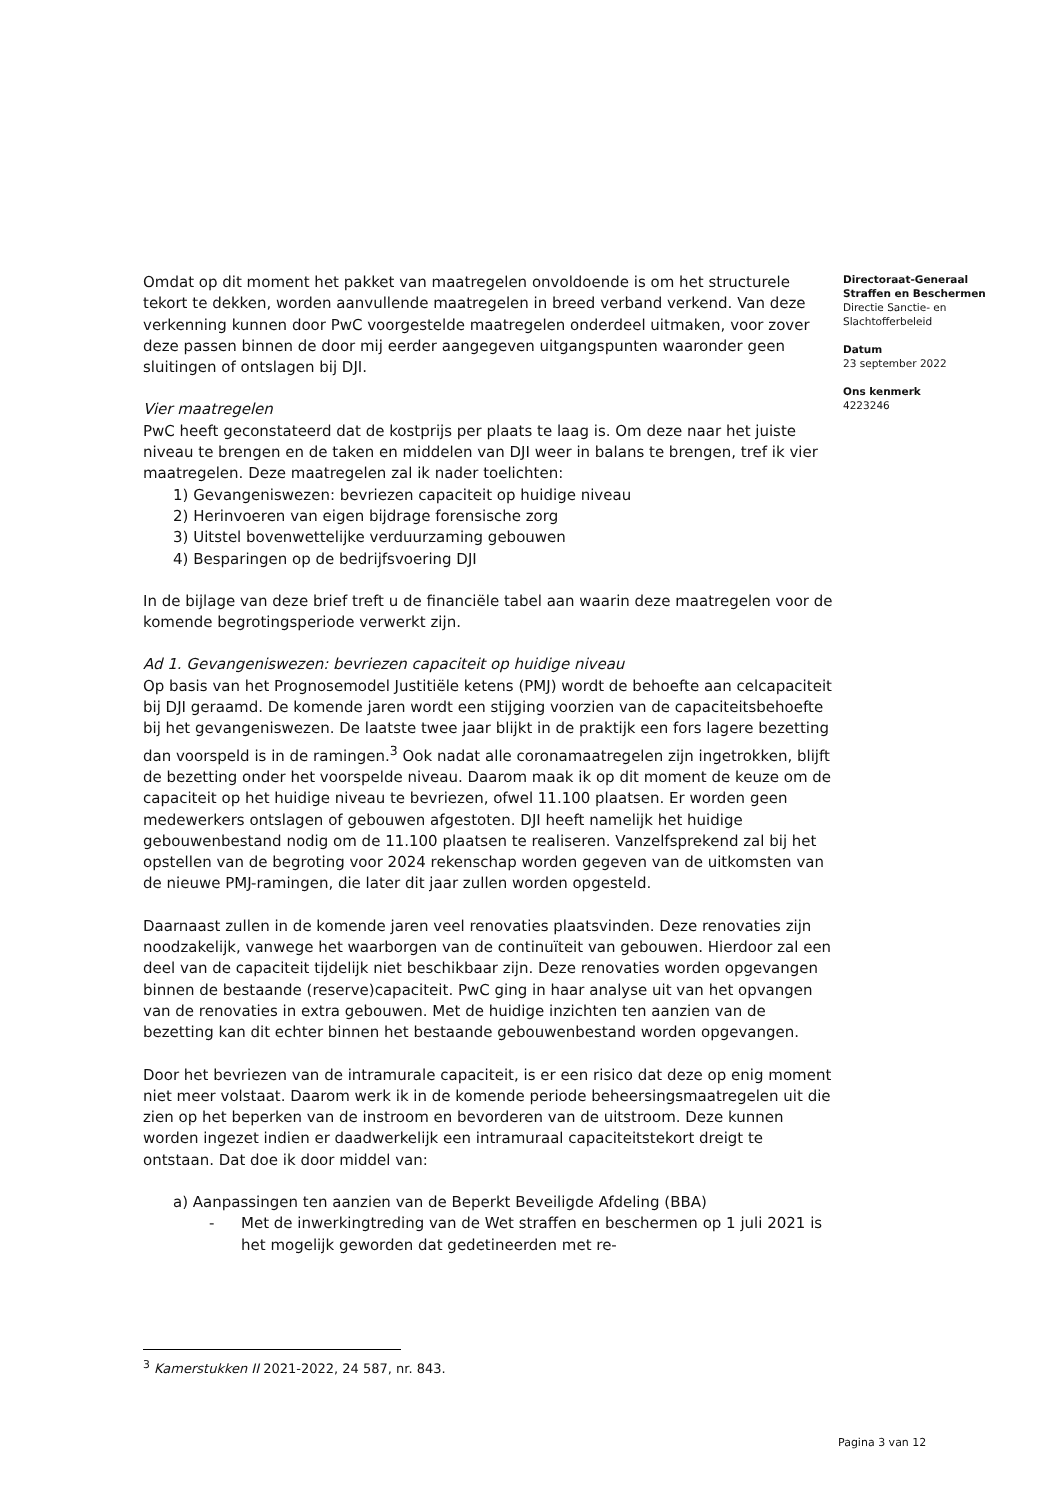Omdat op dit moment het pakket van maatregelen onvoldoende is om het structurele tekort te dekken, worden aanvullende maatregelen in breed verband verkend. Van deze verkenning kunnen door PwC voorgestelde maatregelen onderdeel uitmaken, voor zover deze passen binnen de door mij eerder aangegeven uitgangspunten waaronder geen sluitingen of ontslagen bij DJI.
Vier maatregelen
PwC heeft geconstateerd dat de kostprijs per plaats te laag is. Om deze naar het juiste niveau te brengen en de taken en middelen van DJI weer in balans te brengen, tref ik vier maatregelen. Deze maatregelen zal ik nader toelichten:
1) Gevangeniswezen: bevriezen capaciteit op huidige niveau
2) Herinvoeren van eigen bijdrage forensische zorg
3) Uitstel bovenwettelijke verduurzaming gebouwen
4) Besparingen op de bedrijfsvoering DJI
In de bijlage van deze brief treft u de financiële tabel aan waarin deze maatregelen voor de komende begrotingsperiode verwerkt zijn.
Ad 1. Gevangeniswezen: bevriezen capaciteit op huidige niveau
Op basis van het Prognosemodel Justitiële ketens (PMJ) wordt de behoefte aan celcapaciteit bij DJI geraamd. De komende jaren wordt een stijging voorzien van de capaciteitsbehoefte bij het gevangeniswezen. De laatste twee jaar blijkt in de praktijk een fors lagere bezetting dan voorspeld is in de ramingen.<sup>3</sup> Ook nadat alle coronamaatregelen zijn ingetrokken, blijft de bezetting onder het voorspelde niveau. Daarom maak ik op dit moment de keuze om de capaciteit op het huidige niveau te bevriezen, ofwel 11.100 plaatsen. Er worden geen medewerkers ontslagen of gebouwen afgestoten. DJI heeft namelijk het huidige gebouwenbestand nodig om de 11.100 plaatsen te realiseren. Vanzelfsprekend zal bij het opstellen van de begroting voor 2024 rekenschap worden gegeven van de uitkomsten van de nieuwe PMJ-ramingen, die later dit jaar zullen worden opgesteld.
Daarnaast zullen in de komende jaren veel renovaties plaatsvinden. Deze renovaties zijn noodzakelijk, vanwege het waarborgen van de continuïteit van gebouwen. Hierdoor zal een deel van de capaciteit tijdelijk niet beschikbaar zijn. Deze renovaties worden opgevangen binnen de bestaande (reserve)capaciteit. PwC ging in haar analyse uit van het opvangen van de renovaties in extra gebouwen. Met de huidige inzichten ten aanzien van de bezetting kan dit echter binnen het bestaande gebouwenbestand worden opgevangen.
Door het bevriezen van de intramurale capaciteit, is er een risico dat deze op enig moment niet meer volstaat. Daarom werk ik in de komende periode beheersingsmaatregelen uit die zien op het beperken van de instroom en bevorderen van de uitstroom. Deze kunnen worden ingezet indien er daadwerkelijk een intramuraal capaciteitstekort dreigt te ontstaan. Dat doe ik door middel van:
a) Aanpassingen ten aanzien van de Beperkt Beveiligde Afdeling (BBA)
- Met de inwerkingtreding van de Wet straffen en beschermen op 1 juli 2021 is het mogelijk geworden dat gedetineerden met re-
Directoraat-Generaal
Straffen en Beschermen
Directie Sanctie- en
Slachtofferbeleid
Datum
23 september 2022
Ons kenmerk
4223246
<sup>3</sup> Kamerstukken II 2021-2022, 24 587, nr. 843.
Pagina 3 van 12